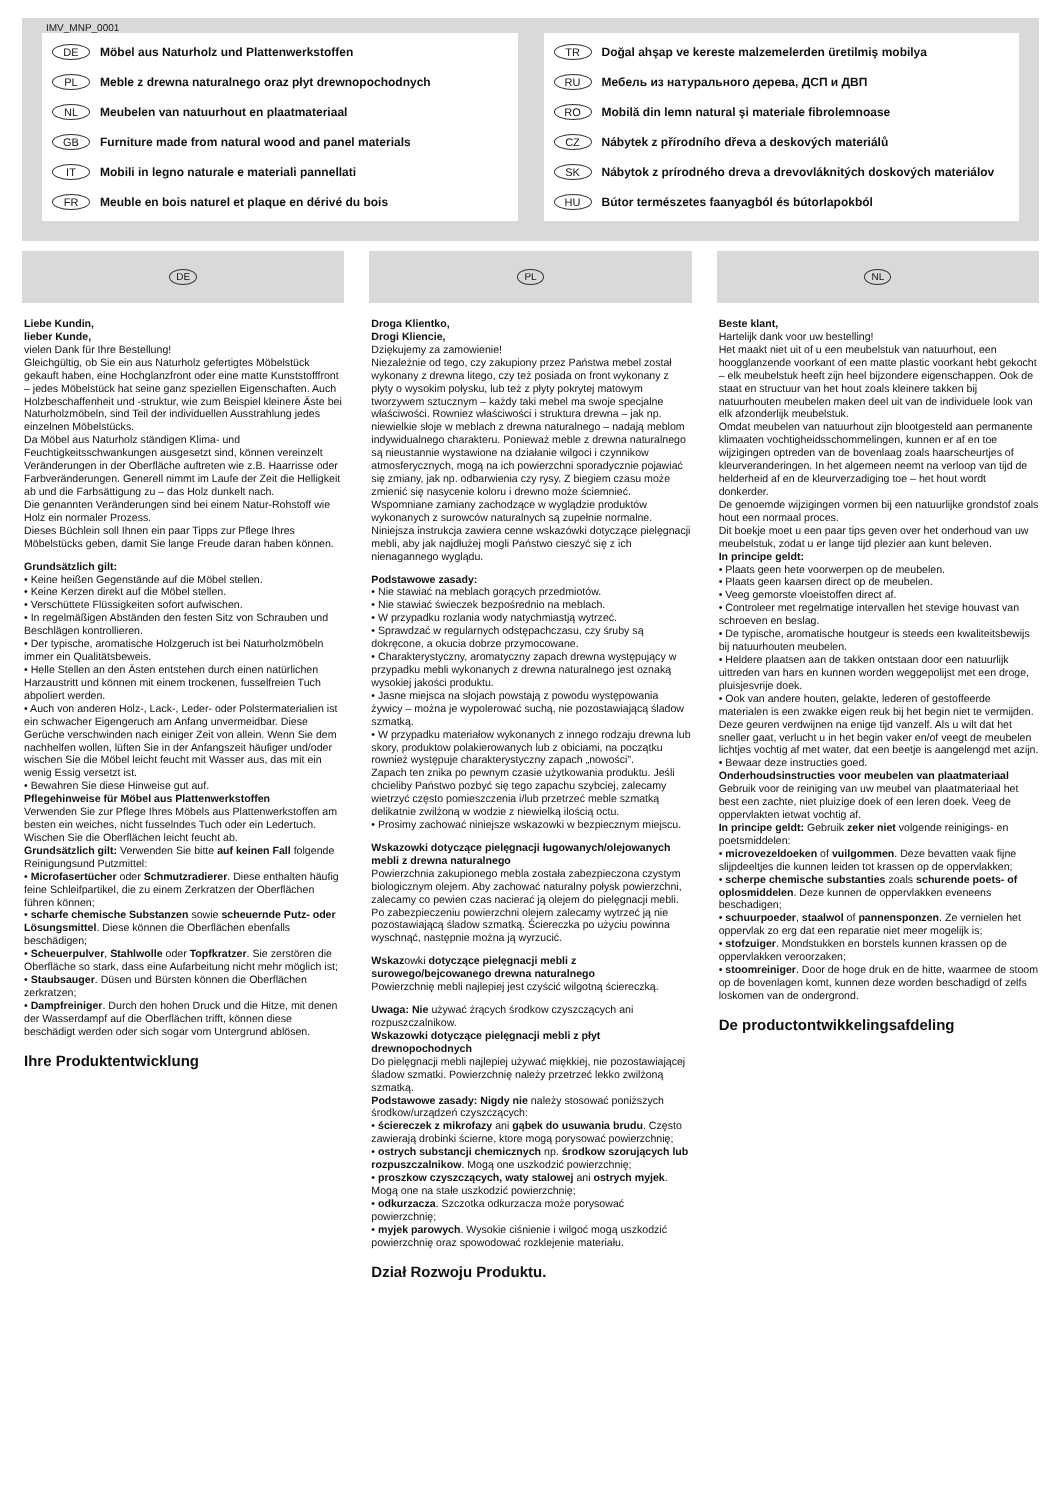IMV_MNP_0001
DE Möbel aus Naturholz und Plattenwerkstoffen
PL Meble z drewna naturalnego oraz płyt drewnopochodnych
NL Meubelen van natuurhout en plaatmateriaal
GB Furniture made from natural wood and panel materials
IT Mobili in legno naturale e materiali pannellati
FR Meuble en bois naturel et plaque en dérivé du bois
TR Doğal ahşap ve kereste malzemelerden üretilmiş mobilya
RU Мебель из натурального дерева, ДСП и ДВП
RO Mobilă din lemn natural şi materiale fibrolemnoase
CZ Nábytek z přírodního dřeva a deskových materiálů
SK Nábytok z prírodného dreva a drevovláknitých doskových materiálov
HU Bútor természetes faanyagból és bútorlapokból
DE
Liebe Kundin,
lieber Kunde,
vielen Dank für Ihre Bestellung!
Gleichgültig, ob Sie ein aus Naturholz gefertigtes Möbelstück gekauft haben, eine Hochglanzfront oder eine matte Kunststofffront – jedes Möbelstück hat seine ganz speziellen Eigenschaften. Auch Holzbeschaffenheit und -struktur, wie zum Beispiel kleinere Äste bei Naturholzmöbeln, sind Teil der individuellen Ausstrahlung jedes einzelnen Möbelstücks.
Da Möbel aus Naturholz ständigen Klima- und Feuchtigkeitsschwankungen ausgesetzt sind, können vereinzelt Veränderungen in der Oberfläche auftreten wie z.B. Haarrisse oder Farbveränderungen. Generell nimmt im Laufe der Zeit die Helligkeit ab und die Farbsättigung zu – das Holz dunkelt nach.
Die genannten Veränderungen sind bei einem Natur-Rohstoff wie Holz ein normaler Prozess.
Dieses Büchlein soll Ihnen ein paar Tipps zur Pflege Ihres Möbelstücks geben, damit Sie lange Freude daran haben können.
Grundsätzlich gilt:
• Keine heißen Gegenstände auf die Möbel stellen.
• Keine Kerzen direkt auf die Möbel stellen.
• Verschüttete Flüssigkeiten sofort aufwischen.
• In regelmäßigen Abständen den festen Sitz von Schrauben und Beschlägen kontrollieren.
• Der typische, aromatische Holzgeruch ist bei Naturholzmöbeln immer ein Qualitätsbeweis.
• Helle Stellen an den Ästen entstehen durch einen natürlichen Harzaustritt und können mit einem trockenen, fusselfreien Tuch abpoliert werden.
• Auch von anderen Holz-, Lack-, Leder- oder Polstermaterialien ist ein schwacher Eigengeruch am Anfang unvermeidbar. Diese Gerüche verschwinden nach einiger Zeit von allein. Wenn Sie dem nachhelfen wollen, lüften Sie in der Anfangszeit häufiger und/oder wischen Sie die Möbel leicht feucht mit Wasser aus, das mit ein wenig Essig versetzt ist.
• Bewahren Sie diese Hinweise gut auf.
Pflegehinweise für Möbel aus Plattenwerkstoffen
Verwenden Sie zur Pflege Ihres Möbels aus Plattenwerkstoffen am besten ein weiches, nicht fusselndes Tuch oder ein Ledertuch. Wischen Sie die Oberflächen leicht feucht ab.
Grundsätzlich gilt: Verwenden Sie bitte auf keinen Fall folgende Reinigungsund Putzmittel:
• Microfasertücher oder Schmutzradierer. Diese enthalten häufig feine Schleifpartikel, die zu einem Zerkratzen der Oberflächen führen können;
• scharfe chemische Substanzen sowie scheuernde Putz- oder Lösungsmittel. Diese können die Oberflächen ebenfalls beschädigen;
• Scheuerpulver, Stahlwolle oder Topfkratzer. Sie zerstören die Oberfläche so stark, dass eine Aufarbeitung nicht mehr möglich ist;
• Staubsauger. Düsen und Bürsten können die Oberflächen zerkratzen;
• Dampfreiniger. Durch den hohen Druck und die Hitze, mit denen der Wasserdampf auf die Oberflächen trifft, können diese beschädigt werden oder sich sogar vom Untergrund ablösen.
Ihre Produktentwicklung
PL
Droga Klientko,
Drogi Kliencie,
Dziękujemy za zamowienie!
Niezależnie od tego, czy zakupiony przez Państwa mebel został wykonany z drewna litego, czy też posiada on front wykonany z płyty o wysokim połysku, lub też z płyty pokrytej matowym tworzywem sztucznym – każdy taki mebel ma swoje specjalne właściwości. Rowniez właściwości i struktura drewna – jak np. niewielkie słoje w meblach z drewna naturalnego – nadają meblom indywidualnego charakteru. Ponieważ meble z drewna naturalnego są nieustannie wystawione na działanie wilgoci i czynnikow atmosferycznych, mogą na ich powierzchni sporadycznie pojawiać się zmiany, jak np. odbarwienia czy rysy. Z biegiem czasu może zmienić się nasycenie koloru i drewno może ściemnieć.
Wspomniane zamiany zachodzące w wyglądzie produktów wykonanych z surowców naturalnych są zupełnie normalne.
Niniejsza instrukcja zawiera cenne wskazówki dotyczące pielęgnacji mebli, aby jak najdłużej mogli Państwo cieszyć się z ich nienagannego wyglądu.
Podstawowe zasady:
• Nie stawiać na meblach gorących przedmiotów.
• Nie stawiać świeczek bezpośrednio na meblach.
• W przypadku rozlania wody natychmiastją wytrzeć.
• Sprawdzać w regularnych odstępachczasu, czy śruby są dokręcone, a okucia dobrze przymocowane.
• Charakterystyczny, aromatyczny zapach drewna występujący w przypadku mebli wykonanych z drewna naturalnego jest oznaką wysokiej jakości produktu.
• Jasne miejsca na słojach powstają z powodu występowania żywicy – można je wypolerować suchą, nie pozostawiającą śladow szmatką.
• W przypadku materiałow wykonanych z innego rodzaju drewna lub skory, produktow polakierowanych lub z obiciami, na początku rownież występuje charakterystyczny zapach „nowości”.
Zapach ten znika po pewnym czasie użytkowania produktu. Jeśli chcieliby Państwo pozbyć się tego zapachu szybciej, zalecamy wietrzyć często pomieszczenia i/lub przetrzeć meble szmatką delikatnie zwilżoną w wodzie z niewielką ilością octu.
• Prosimy zachować niniejsze wskazowki w bezpiecznym miejscu.
Wskazowki dotyczące pielęgnacji ługowanych/olejowanych mebli z drewna naturalnego
Powierzchnia zakupionego mebla została zabezpieczona czystym biologicznym olejem. Aby zachować naturalny połysk powierzchni, zalecamy co pewien czas nacierać ją olejem do pielęgnacji mebli. Po zabezpieczeniu powierzchni olejem zalecamy wytrzeć ją nie pozostawiającą śladow szmatką. Ściereczka po użyciu powinna wyschnąć, następnie można ją wyrzucić.
Wskazowki dotyczące pielęgnacji mebli z surowego/bejcowanego drewna naturalnego
Powierzchnię mebli najlepiej jest czyścić wilgotną ściereczką.
Uwaga: Nie używać żrących środkow czyszczących ani rozpuszczalnikow.
Wskazowki dotyczące pielęgnacji mebli z płyt drewnopochodnych
Do pielęgnacji mebli najlepiej używać miękkiej, nie pozostawiającej śladow szmatki. Powierzchnię należy przetrzeć lekko zwilżoną szmatką.
Podstawowe zasady: Nigdy nie należy stosować poniższych środkow/urządzeń czyszczących:
• ściereczek z mikrofazy ani gąbek do usuwania brudu. Często zawierają drobinki ścierne, ktore mogą porysować powierzchnię;
• ostrych substancji chemicznych np. środkow szorujących lub rozpuszczalnikow. Mogą one uszkodzić powierzchnię;
• proszkow czyszczących, waty stalowej ani ostrych myjek. Mogą one na stałe uszkodzić powierzchnię;
• odkurzacza. Szczotka odkurzacza może porysować powierzchnię;
• myjek parowych. Wysokie ciśnienie i wilgoć mogą uszkodzić powierzchnię oraz spowodować rozklejenie materiału.
Dział Rozwoju Produktu.
NL
Beste klant,
Hartelijk dank voor uw bestelling!
Het maakt niet uit of u een meubelstuk van natuurhout, een hoogglanzende voorkant of een matte plastic voorkant hebt gekocht – elk meubelstuk heeft zijn heel bijzondere eigenschappen. Ook de staat en structuur van het hout zoals kleinere takken bij natuurhouten meubelen maken deel uit van de individuele look van elk afzonderlijk meubelstuk.
Omdat meubelen van natuurhout zijn blootgesteld aan permanente klimaaten vochtigheidsschommelingen, kunnen er af en toe wijzigingen optreden van de bovenlaag zoals haarscheurtjes of kleurveranderingen. In het algemeen neemt na verloop van tijd de helderheid af en de kleurverzadiging toe – het hout wordt donkerder.
De genoemde wijzigingen vormen bij een natuurlijke grondstof zoals hout een normaal proces.
Dit boekje moet u een paar tips geven over het onderhoud van uw meubelstuk, zodat u er lange tijd plezier aan kunt beleven.
In principe geldt:
• Plaats geen hete voorwerpen op de meubelen.
• Plaats geen kaarsen direct op de meubelen.
• Veeg gemorste vloeistoffen direct af.
• Controleer met regelmatige intervallen het stevige houvast van schroeven en beslag.
• De typische, aromatische houtgeur is steeds een kwaliteitsbewijs bij natuurhouten meubelen.
• Heldere plaatsen aan de takken ontstaan door een natuurlijk uittreden van hars en kunnen worden weggepolijst met een droge, pluisjesvrije doek.
• Ook van andere houten, gelakte, lederen of gestoffeerde materialen is een zwakke eigen reuk bij het begin niet te vermijden. Deze geuren verdwijnen na enige tijd vanzelf. Als u wilt dat het sneller gaat, verlucht u in het begin vaker en/of veegt de meubelen lichtjes vochtig af met water, dat een beetje is aangelengd met azijn.
• Bewaar deze instructies goed.
Onderhoudsinstructies voor meubelen van plaatmateriaal
Gebruik voor de reiniging van uw meubel van plaatmateriaal het best een zachte, niet pluizige doek of een leren doek. Veeg de oppervlakten ietwat vochtig af.
In principe geldt: Gebruik zeker niet volgende reinigings- en poetsmiddelen:
• microvezeldoeken of vuilgommen. Deze bevatten vaak fijne slijpdeeltjes die kunnen leiden tot krassen op de oppervlakken;
• scherpe chemische substanties zoals schurende poets- of oplosmiddelen. Deze kunnen de oppervlakken eveneens beschadigen;
• schuurpoeder, staalwol of pannensponzen. Ze vernielen het oppervlak zo erg dat een reparatie niet meer mogelijk is;
• stofzuiger. Mondstukken en borstels kunnen krassen op de oppervlakken veroorzaken;
• stoomreiniger. Door de hoge druk en de hitte, waarmee de stoom op de bovenlagen komt, kunnen deze worden beschadigd of zelfs loskomen van de ondergrond.
De productontwikkelingsafdeling